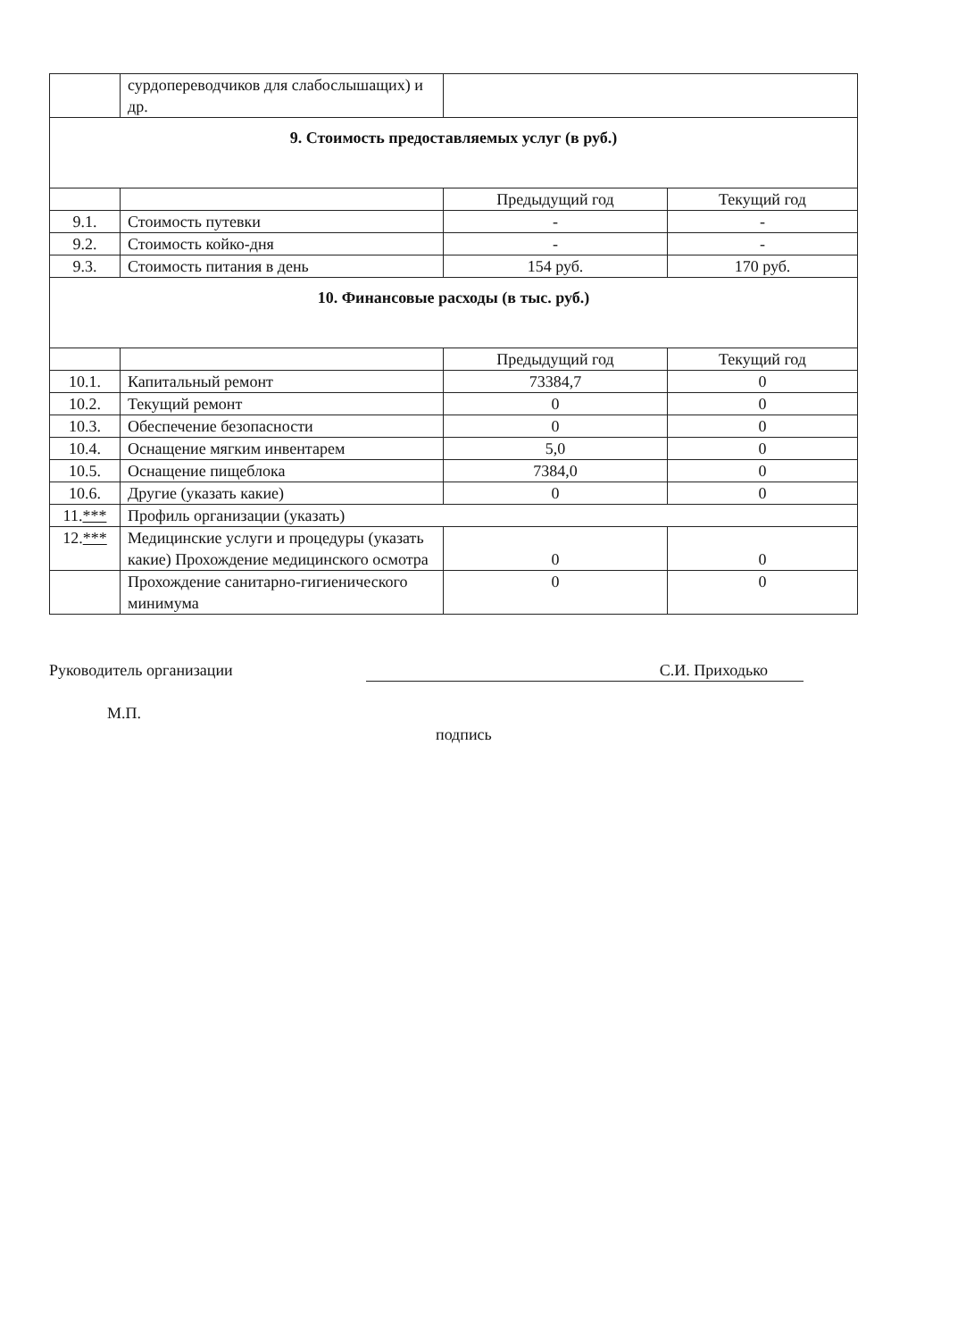| | сурдопереводчиков для слабослышащих) и др. | | |
| 9. Стоимость предоставляемых услуг (в руб.) | | | |
| | | Предыдущий год | Текущий год |
| 9.1. | Стоимость путевки | - | - |
| 9.2. | Стоимость койко-дня | - | - |
| 9.3. | Стоимость питания в день | 154 руб. | 170 руб. |
| 10. Финансовые расходы (в тыс. руб.) | | | |
| | | Предыдущий год | Текущий год |
| 10.1. | Капитальный ремонт | 73384,7 | 0 |
| 10.2. | Текущий ремонт | 0 | 0 |
| 10.3. | Обеспечение безопасности | 0 | 0 |
| 10.4. | Оснащение мягким инвентарем | 5,0 | 0 |
| 10.5. | Оснащение пищеблока | 7384,0 | 0 |
| 10.6. | Другие (указать какие) | 0 | 0 |
| 11. *** | Профиль организации (указать) | | |
| 12. *** | Медицинские услуги и процедуры (указать какие) Прохождение медицинского осмотра | 0 | 0 |
| | Прохождение санитарно-гигиенического минимума | 0 | 0 |
Руководитель организации
М.П.
С.И. Приходько
подпись